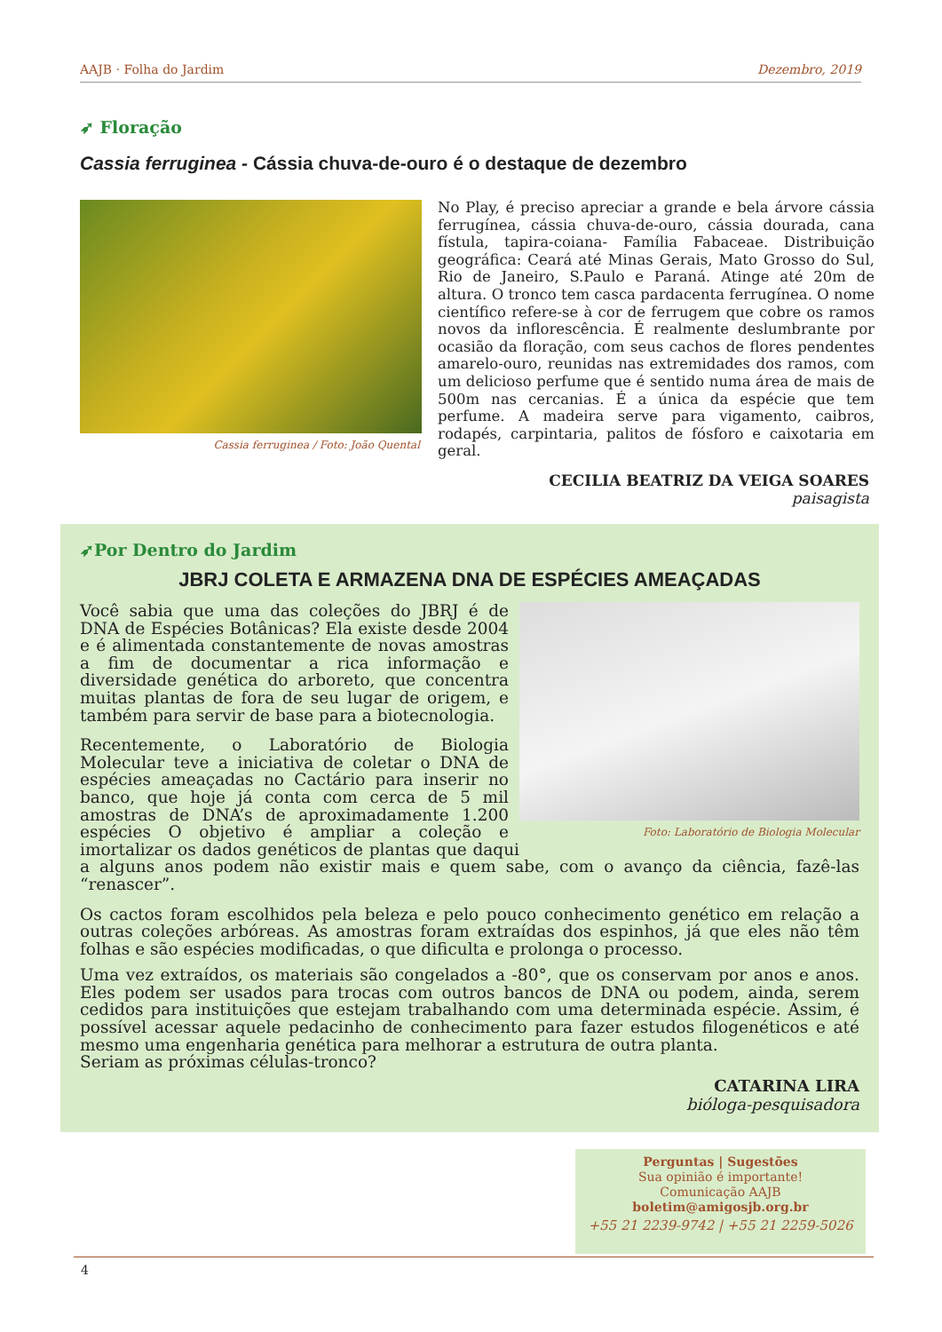AAJB · Folha do Jardim Dezembro, 2019
➶ Floração
Cassia ferruginea - Cássia chuva-de-ouro é o destaque de dezembro
Cassia ferruginea / Foto: João Quental
No Play, é preciso apreciar a grande e bela árvore cássia ferrugínea, cássia chuva-de-ouro, cássia dourada, cana fístula, tapira-coiana- Família Fabaceae. Distribuição geográfica: Ceará até Minas Gerais, Mato Grosso do Sul, Rio de Janeiro, S.Paulo e Paraná. Atinge até 20m de altura. O tronco tem casca pardacenta ferrugínea. O nome científico refere-se à cor de ferrugem que cobre os ramos novos da inflorescência. É realmente deslumbrante por ocasião da floração, com seus cachos de flores pendentes amarelo-ouro, reunidas nas extremidades dos ramos, com um delicioso perfume que é sentido numa área de mais de 500m nas cercanias. É a única da espécie que tem perfume. A madeira serve para vigamento, caibros, rodapés, carpintaria, palitos de fósforo e caixotaria em geral.
CECILIA BEATRIZ DA VEIGA SOARES
paisagista
➶Por Dentro do Jardim
JBRJ COLETA E ARMAZENA DNA DE ESPÉCIES AMEAÇADAS
Foto: Laboratório de Biologia Molecular
Você sabia que uma das coleções do JBRJ é de DNA de Espécies Botânicas? Ela existe desde 2004 e é alimentada constantemente de novas amostras a fim de documentar a rica informação e diversidade genética do arboreto, que concentra muitas plantas de fora de seu lugar de origem, e também para servir de base para a biotecnologia.
Recentemente, o Laboratório de Biologia Molecular teve a iniciativa de coletar o DNA de espécies ameaçadas no Cactário para inserir no banco, que hoje já conta com cerca de 5 mil amostras de DNA’s de aproximadamente 1.200 espécies O objetivo é ampliar a coleção e imortalizar os dados genéticos de plantas que daqui a alguns anos podem não existir mais e quem sabe, com o avanço da ciência, fazê-las “renascer”.
Os cactos foram escolhidos pela beleza e pelo pouco conhecimento genético em relação a outras coleções arbóreas. As amostras foram extraídas dos espinhos, já que eles não têm folhas e são espécies modificadas, o que dificulta e prolonga o processo.
Uma vez extraídos, os materiais são congelados a -80°, que os conservam por anos e anos. Eles podem ser usados para trocas com outros bancos de DNA ou podem, ainda, serem cedidos para instituições que estejam trabalhando com uma determinada espécie. Assim, é possível acessar aquele pedacinho de conhecimento para fazer estudos filogenéticos e até mesmo uma engenharia genética para melhorar a estrutura de outra planta.
Seriam as próximas células-tronco?
CATARINA LIRA
bióloga-pesquisadora
Perguntas | Sugestões
Sua opinião é importante!
Comunicação AAJB
boletim@amigosjb.org.br
+55 21 2239-9742 | +55 21 2259-5026
4